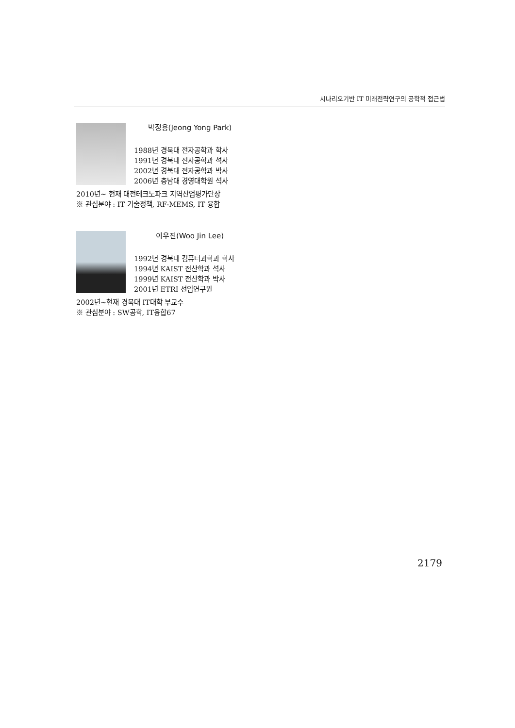시나리오기반 IT 미래전략연구의 공학적 접근법
박정용(Jeong Yong Park)
1988년 경북대 전자공학과 학사
1991년 경북대 전자공학과 석사
2002년 경북대 전자공학과 박사
2006년 충남대 경영대학원 석사
2010년~ 현재 대전테크노파크 지역산업평가단장
※ 관심분야 : IT 기술정책, RF-MEMS, IT 융합
이우진(Woo Jin Lee)
1992년 경북대 컴퓨터과학과 학사
1994년 KAIST 전산학과 석사
1999년 KAIST 전산학과 박사
2001년 ETRI 선임연구원
2002년~현재 경북대 IT대학 부교수
※ 관심분야 : SW공학, IT융합67
2179